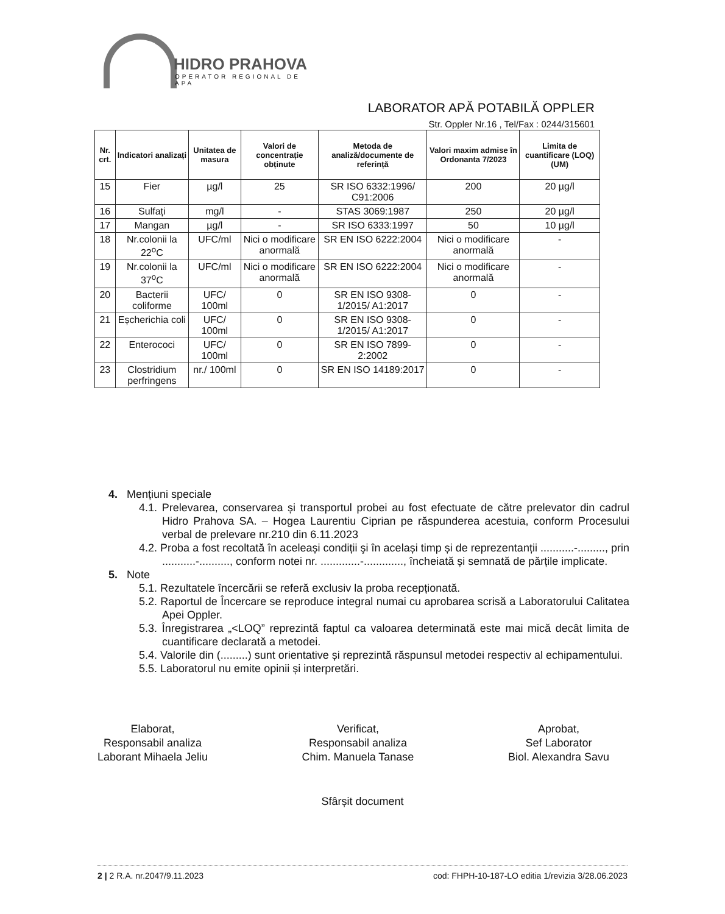HIDRO PRAHOVA
OPERATOR REGIONAL DE APA
LABORATOR APĂ POTABILĂ OPPLER
Str. Oppler Nr.16 , Tel/Fax : 0244/315601
| Nr. crt. | Indicatori analizați | Unitatea de masura | Valori de concentrație obținute | Metoda de analiză/documente de referință | Valori maxim admise în Ordonanta 7/2023 | Limita de cuantificare (LOQ) (UM) |
| --- | --- | --- | --- | --- | --- | --- |
| 15 | Fier | µg/l | 25 | SR ISO 6332:1996/ C91:2006 | 200 | 20 µg/l |
| 16 | Sulfați | mg/l | - | STAS 3069:1987 | 250 | 20 µg/l |
| 17 | Mangan | µg/l | - | SR ISO 6333:1997 | 50 | 10 µg/l |
| 18 | Nr.colonii la 22<sup>o</sup>C | UFC/ml | Nici o modificare anormală | SR EN ISO 6222:2004 | Nici o modificare anormală | - |
| 19 | Nr.colonii la 37<sup>o</sup>C | UFC/ml | Nici o modificare anormală | SR EN ISO 6222:2004 | Nici o modificare anormală | - |
| 20 | Bacterii coliforme | UFC/ 100ml | 0 | SR EN ISO 9308-1/2015/ A1:2017 | 0 | - |
| 21 | Eșcherichia coli | UFC/ 100ml | 0 | SR EN ISO 9308-1/2015/ A1:2017 | 0 | - |
| 22 | Enterococi | UFC/ 100ml | 0 | SR EN ISO 7899-2:2002 | 0 | - |
| 23 | Clostridium perfringens | nr./ 100ml | 0 | SR EN ISO 14189:2017 | 0 | - |
4. Mențiuni speciale
4.1. Prelevarea, conservarea și transportul probei au fost efectuate de către prelevator din cadrul Hidro Prahova SA. – Hogea Laurentiu Ciprian pe răspunderea acestuia, conform Procesului verbal de prelevare nr.210 din 6.11.2023
4.2. Proba a fost recoltată în aceleași condiții şi în același timp și de reprezentanții ...........-........., prin ...........-.........., conform notei nr. .............-............., încheiată și semnată de părțile implicate.
5. Note
5.1. Rezultatele încercării se referă exclusiv la proba recepționată.
5.2. Raportul de Încercare se reproduce integral numai cu aprobarea scrisă a Laboratorului Calitatea Apei Oppler.
5.3. Înregistrarea „<LOQ” reprezintă faptul ca valoarea determinată este mai mică decât limita de cuantificare declarată a metodei.
5.4. Valorile din (.........) sunt orientative și reprezintă răspunsul metodei respectiv al echipamentului.
5.5. Laboratorul nu emite opinii și interpretări.
Elaborat,
Responsabil analiza
Laborant Mihaela Jeliu
Verificat,
Responsabil analiza
Chim. Manuela Tanase
Aprobat,
Sef Laborator
Biol. Alexandra Savu
Sfârșit document
2 | 2 R.A. nr.2047/9.11.2023 cod: FHPH-10-187-LO editia 1/revizia 3/28.06.2023